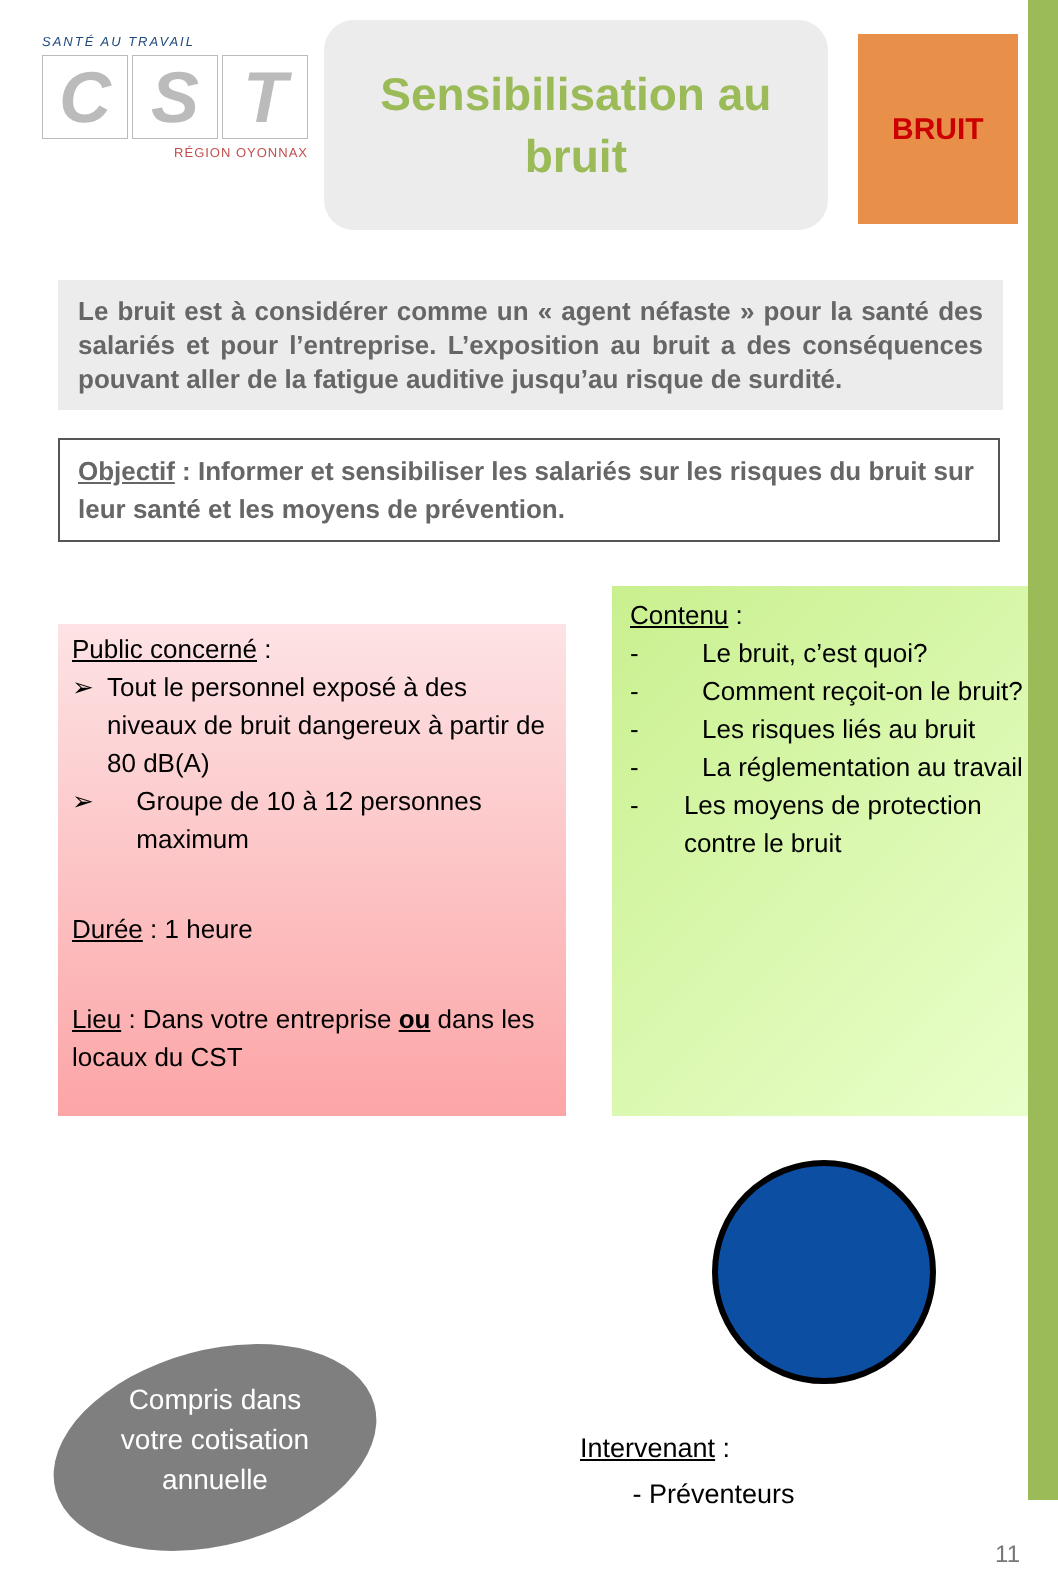SANTÉ AU TRAVAIL
C S T
RÉGION OYONNAX
Sensibilisation au
bruit
BRUIT
Le bruit est à considérer comme un « agent néfaste » pour la santé des salariés et pour l’entreprise. L’exposition au bruit a des conséquences pouvant aller de la fatigue auditive jusqu’au risque de surdité.
Objectif : Informer et sensibiliser les salariés sur les risques du bruit sur leur santé et les moyens de prévention.
Public concerné :
➢ Tout le personnel exposé à des niveaux de bruit dangereux à partir de 80 dB(A)
➢ Groupe de 10 à 12 personnes maximum
Durée : 1 heure
Lieu : Dans votre entreprise ou dans les locaux du CST
Contenu :
- Le bruit, c’est quoi?
- Comment reçoit-on le bruit?
- Les risques liés au bruit
- La réglementation au travail
- Les moyens de protection contre le bruit
Compris dans votre cotisation annuelle
Intervenant :
- Préventeurs
11